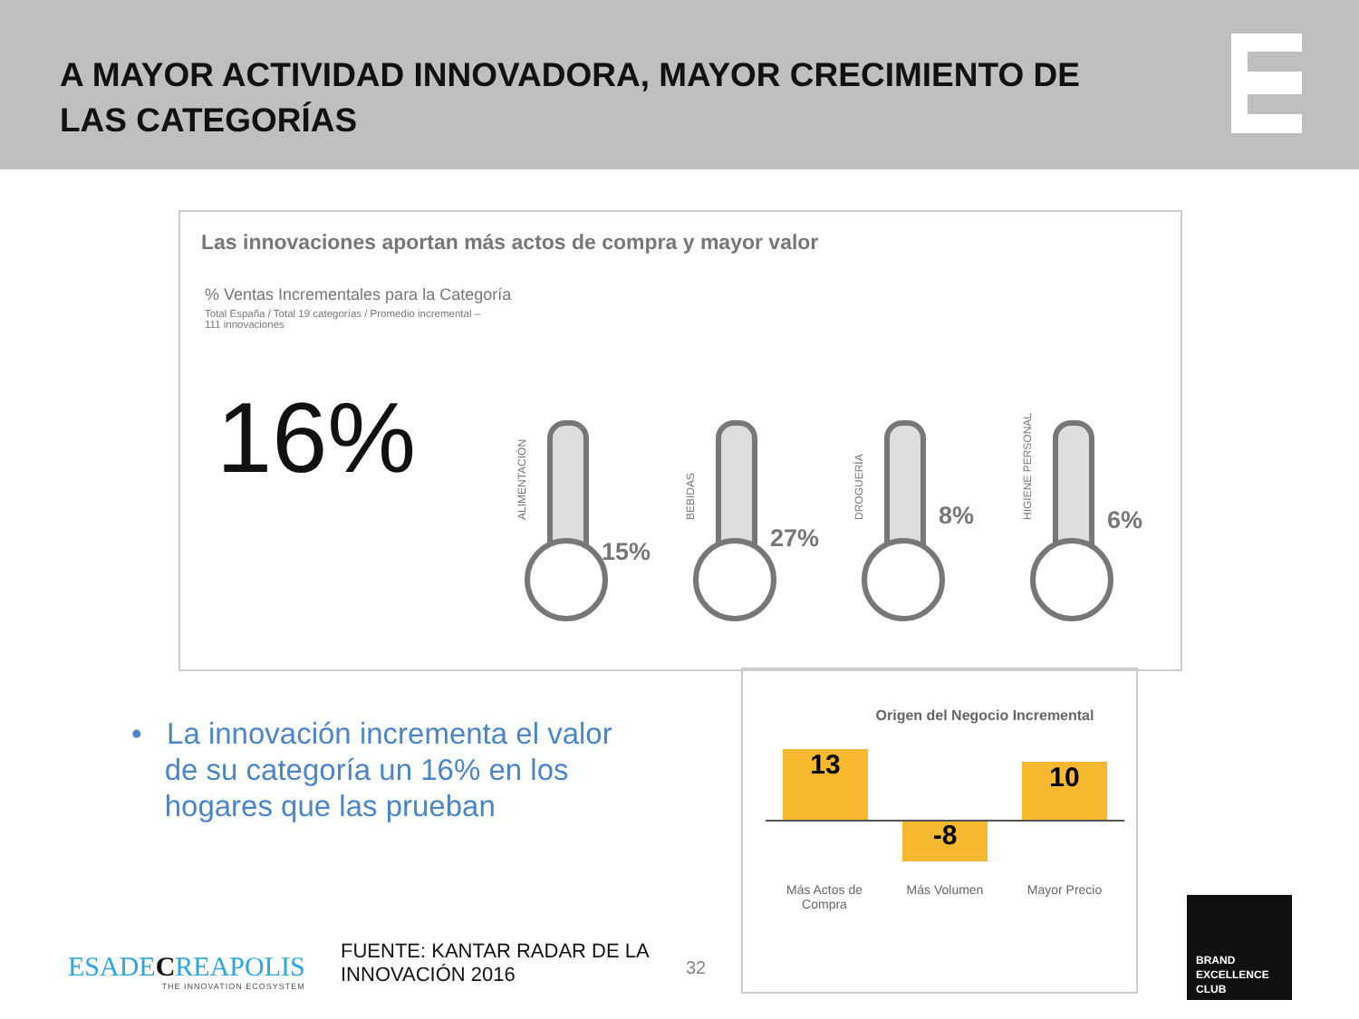A MAYOR ACTIVIDAD INNOVADORA, MAYOR CRECIMIENTO DE LAS CATEGORÍAS
Las innovaciones aportan más actos de compra y mayor valor
% Ventas Incrementales para la Categoría
Total España / Total 19 categorías / Promedio incremental – 111 innovaciones
16%
ALIMENTACIÓN
15%
BEBIDAS 27%
DROGUERÍA 8%
HIGIENE PERSONAL 6%
• La innovación incrementa el valor
de su categoría un 16% en los
hogares que las prueban
Origen del Negocio Incremental
13
-8
10
Más Actos de Compra
Más Volumen Mayor Precio
ESADECREAPOLIS
THE INNOVATION ECOSYSTEM
FUENTE: KANTAR RADAR DE LA
INNOVACIÓN 2016
32
BRAND
EXCELLENCE
CLUB